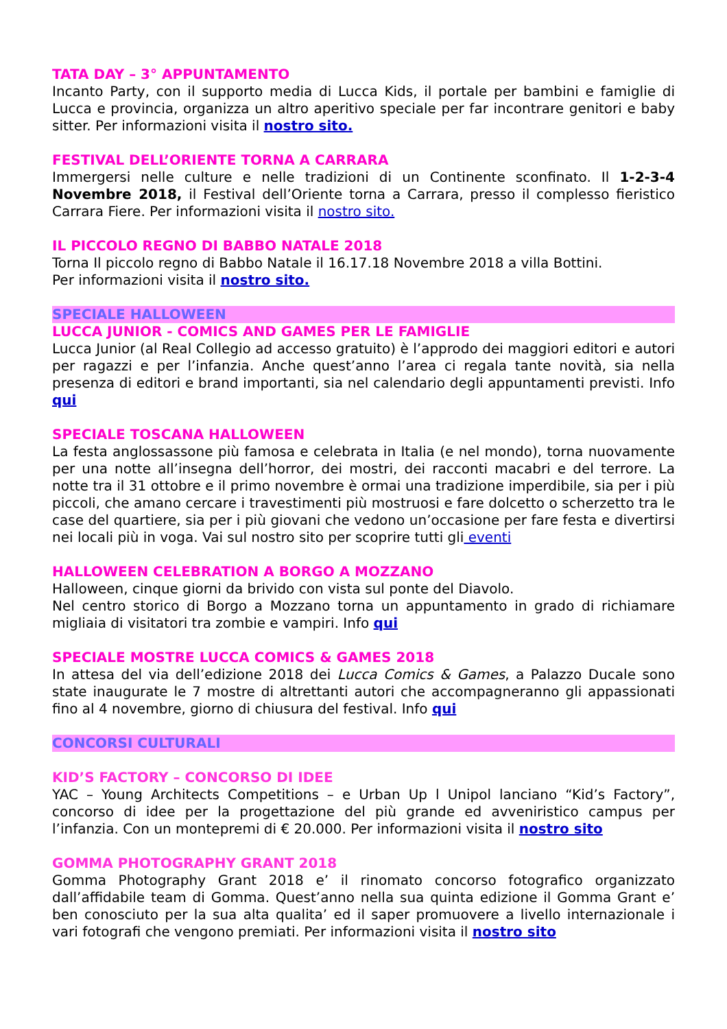TATA DAY – 3° APPUNTAMENTO
Incanto Party, con il supporto media di Lucca Kids, il portale per bambini e famiglie di Lucca e provincia, organizza un altro aperitivo speciale per far incontrare genitori e baby sitter. Per informazioni visita il nostro sito.
FESTIVAL DELL’ORIENTE TORNA A CARRARA
Immergersi nelle culture e nelle tradizioni di un Continente sconfinato. Il 1-2-3-4 Novembre 2018, il Festival dell’Oriente torna a Carrara, presso il complesso fieristico Carrara Fiere. Per informazioni visita il nostro sito.
IL PICCOLO REGNO DI BABBO NATALE 2018
Torna Il piccolo regno di Babbo Natale il 16.17.18 Novembre 2018 a villa Bottini.
Per informazioni visita il nostro sito.
SPECIALE HALLOWEEN
LUCCA JUNIOR - COMICS AND GAMES PER LE FAMIGLIE
Lucca Junior (al Real Collegio ad accesso gratuito) è l’approdo dei maggiori editori e autori per ragazzi e per l’infanzia. Anche quest’anno l’area ci regala tante novità, sia nella presenza di editori e brand importanti, sia nel calendario degli appuntamenti previsti. Info qui
SPECIALE TOSCANA HALLOWEEN
La festa anglossassone più famosa e celebrata in Italia (e nel mondo), torna nuovamente per una notte all’insegna dell’horror, dei mostri, dei racconti macabri e del terrore. La notte tra il 31 ottobre e il primo novembre è ormai una tradizione imperdibile, sia per i più piccoli, che amano cercare i travestimenti più mostruosi e fare dolcetto o scherzetto tra le case del quartiere, sia per i più giovani che vedono un’occasione per fare festa e divertirsi nei locali più in voga. Vai sul nostro sito per scoprire tutti gli eventi
HALLOWEEN CELEBRATION A BORGO A MOZZANO
Halloween, cinque giorni da brivido con vista sul ponte del Diavolo.
Nel centro storico di Borgo a Mozzano torna un appuntamento in grado di richiamare migliaia di visitatori tra zombie e vampiri. Info qui
SPECIALE MOSTRE LUCCA COMICS & GAMES 2018
In attesa del via dell’edizione 2018 dei Lucca Comics & Games, a Palazzo Ducale sono state inaugurate le 7 mostre di altrettanti autori che accompagneranno gli appassionati fino al 4 novembre, giorno di chiusura del festival. Info qui
CONCORSI CULTURALI
KID’S FACTORY – CONCORSO DI IDEE
YAC – Young Architects Competitions – e Urban Up l Unipol lanciano “Kid’s Factory”, concorso di idee per la progettazione del più grande ed avveniristico campus per l’infanzia. Con un montepremi di € 20.000. Per informazioni visita il nostro sito
GOMMA PHOTOGRAPHY GRANT 2018
Gomma Photography Grant 2018 e’ il rinomato concorso fotografico organizzato dall’affidabile team di Gomma. Quest’anno nella sua quinta edizione il Gomma Grant e’ ben conosciuto per la sua alta qualita’ ed il saper promuovere a livello internazionale i vari fotografi che vengono premiati. Per informazioni visita il nostro sito